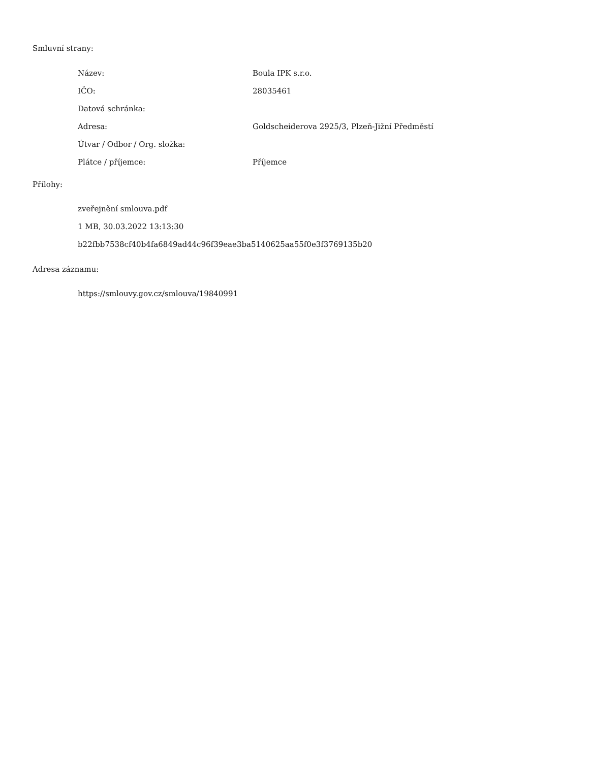Smluvní strany:
| Název: | Boula IPK s.r.o. |
| IČO: | 28035461 |
| Datová schránka: | |
| Adresa: | Goldscheiderova 2925/3, Plzeň-Jižní Předměstí |
| Útvar / Odbor / Org. složka: | |
| Plátce / příjemce: | Příjemce |
Přílohy:
zveřejnění smlouva.pdf
1 MB, 30.03.2022 13:13:30
b22fbb7538cf40b4fa6849ad44c96f39eae3ba5140625aa55f0e3f3769135b20
Adresa záznamu:
https://smlouvy.gov.cz/smlouva/19840991